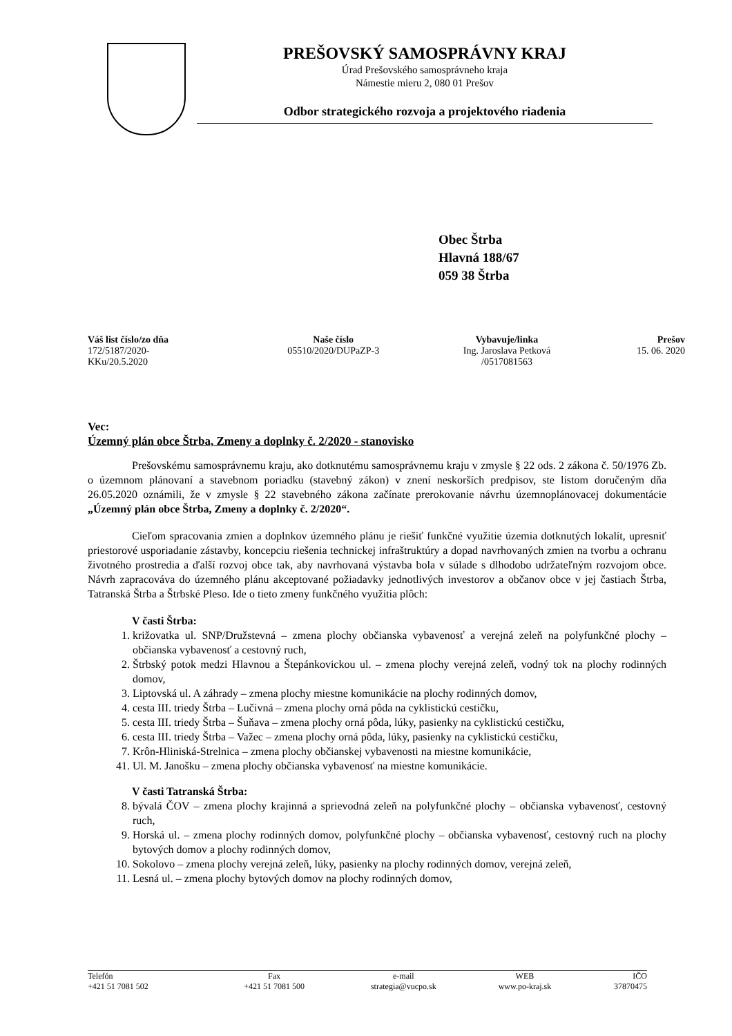PREŠOVSKÝ SAMOSPRÁVNY KRAJ
Úrad Prešovského samosprávneho kraja
Námestie mieru 2, 080 01 Prešov
Odbor strategického rozvoja a projektového riadenia
Obec Štrba
Hlavná 188/67
059 38 Štrba
| Váš list číslo/zo dňa | Naše číslo | Vybavuje/linka | Prešov |
| --- | --- | --- | --- |
| 172/5187/2020- KKu/20.5.2020 | 05510/2020/DUPaZP-3 | Ing. Jaroslava Petková /0517081563 | 15. 06. 2020 |
Vec:
Územný plán obce Štrba, Zmeny a doplnky č. 2/2020 - stanovisko
Prešovskému samosprávnemu kraju, ako dotknutému samosprávnemu kraju v zmysle § 22 ods. 2 zákona č. 50/1976 Zb. o územnom plánovaní a stavebnom poriadku (stavebný zákon) v znení neskorších predpisov, ste listom doručeným dňa 26.05.2020 oznámili, že v zmysle § 22 stavebného zákona začínate prerokovanie návrhu územnoplánovacej dokumentácie „Územný plán obce Štrba, Zmeny a doplnky č. 2/2020“.
Cieľom spracovania zmien a doplnkov územného plánu je riešiť funkčné využitie územia dotknutých lokalít, upresniť priestorové usporiadanie zástavby, koncepciu riešenia technickej infraštruktúry a dopad navrhovaných zmien na tvorbu a ochranu životného prostredia a ďalší rozvoj obce tak, aby navrhovaná výstavba bola v súlade s dlhodobo udržateľným rozvojom obce. Návrh zapracováva do územného plánu akceptované požiadavky jednotlivých investorov a občanov obce v jej častiach Štrba, Tatranská Štrba a Štrbské Pleso. Ide o tieto zmeny funkčného využitia plôch:
V časti Štrba:
1. križovatka ul. SNP/Družstevná – zmena plochy občianska vybavenosť a verejná zeleň na polyfunkčné plochy – občianska vybavenosť a cestovný ruch,
2. Štrbský potok medzi Hlavnou a Štepánkovickou ul. – zmena plochy verejná zeleň, vodný tok na plochy rodinných domov,
3. Liptovská ul. A záhrady – zmena plochy miestne komunikácie na plochy rodinných domov,
4. cesta III. triedy Štrba – Lučivná – zmena plochy orná pôda na cyklistickú cestičku,
5. cesta III. triedy Štrba – Šuňava – zmena plochy orná pôda, lúky, pasienky na cyklistickú cestičku,
6. cesta III. triedy Štrba – Važec – zmena plochy orná pôda, lúky, pasienky na cyklistickú cestičku,
7. Krôn-Hliniská-Strelnica – zmena plochy občianskej vybavenosti na miestne komunikácie,
41. Ul. M. Janošku – zmena plochy občianska vybavenosť na miestne komunikácie.
V časti Tatranská Štrba:
8. bývalá ČOV – zmena plochy krajinná a sprievodná zeleň na polyfunkčné plochy – občianska vybavenosť, cestovný ruch,
9. Horská ul. – zmena plochy rodinných domov, polyfunkčné plochy – občianska vybavenosť, cestovný ruch na plochy bytových domov a plochy rodinných domov,
10. Sokolovo – zmena plochy verejná zeleň, lúky, pasienky na plochy rodinných domov, verejná zeleň,
11. Lesná ul. – zmena plochy bytových domov na plochy rodinných domov,
| Telefón | Fax | e-mail | WEB | IČO |
| +421 51 7081 502 | +421 51 7081 500 | strategia@vucpo.sk | www.po-kraj.sk | 37870475 |